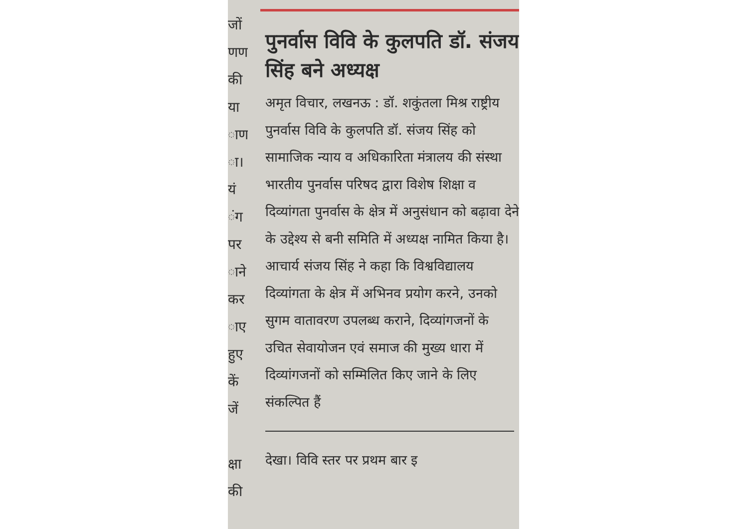जों
णण
की
या
ाण
ा।
यं
ंग
पर
ाने
कर
ाए
हुए
कें
जें
क्षा
की
पुनर्वास विवि के कुलपति डॉ. संजय सिंह बने अध्यक्ष
अमृत विचार, लखनऊ : डॉ. शकुंतला मिश्र राष्ट्रीय पुनर्वास विवि के कुलपति डॉ. संजय सिंह को सामाजिक न्याय व अधिकारिता मंत्रालय की संस्था भारतीय पुनर्वास परिषद द्वारा विशेष शिक्षा व दिव्यांगता पुनर्वास के क्षेत्र में अनुसंधान को बढ़ावा देने के उद्देश्य से बनी समिति में अध्यक्ष नामित किया है। आचार्य संजय सिंह ने कहा कि विश्वविद्यालय दिव्यांगता के क्षेत्र में अभिनव प्रयोग करने, उनको सुगम वातावरण उपलब्ध कराने, दिव्यांगजनों के उचित सेवायोजन एवं समाज की मुख्य धारा में दिव्यांगजनों को सम्मिलित किए जाने के लिए संकल्पित हैं
देखा। विवि स्तर पर प्रथम बार इ